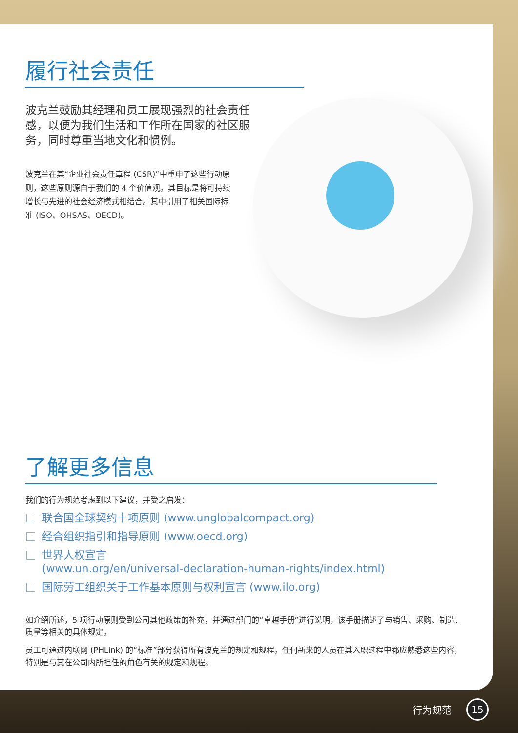履行社会责任
波克兰鼓励其经理和员工展现强烈的社会责任感，以便为我们生活和工作所在国家的社区服务，同时尊重当地文化和惯例。
波克兰在其“企业社会责任章程 (CSR)”中重申了这些行动原则，这些原则源自于我们的 4 个价值观。其目标是将可持续增长与先进的社会经济模式相结合。其中引用了相关国际标准 (ISO、OHSAS、OECD)。
了解更多信息
我们的行为规范考虑到以下建议，并受之启发：
联合国全球契约十项原则 (www.unglobalcompact.org)
经合组织指引和指导原则 (www.oecd.org)
世界人权宣言
(www.un.org/en/universal-declaration-human-rights/index.html)
国际劳工组织关于工作基本原则与权利宣言 (www.ilo.org)
如介绍所述，5 项行动原则受到公司其他政策的补充，并通过部门的“卓越手册”进行说明，该手册描述了与销售、采购、制造、质量等相关的具体规定。
员工可通过内联网 (PHLink) 的“标准”部分获得所有波克兰的规定和规程。任何新来的人员在其入职过程中都应熟悉这些内容，特别是与其在公司内所担任的角色有关的规定和规程。
行为规范 15